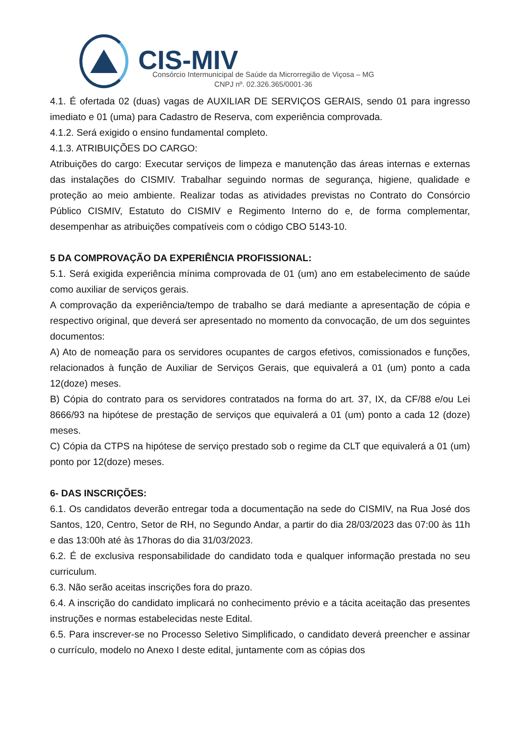CIS-MIV
Consórcio Intermunicipal de Saúde da Microrregião de Viçosa – MG
CNPJ nº. 02.326.365/0001-36
4.1. É ofertada 02 (duas) vagas de AUXILIAR DE SERVIÇOS GERAIS, sendo 01 para ingresso imediato e 01 (uma) para Cadastro de Reserva, com experiência comprovada.
4.1.2. Será exigido o ensino fundamental completo.
4.1.3. ATRIBUIÇÕES DO CARGO:
Atribuições do cargo: Executar serviços de limpeza e manutenção das áreas internas e externas das instalações do CISMIV. Trabalhar seguindo normas de segurança, higiene, qualidade e proteção ao meio ambiente. Realizar todas as atividades previstas no Contrato do Consórcio Público CISMIV, Estatuto do CISMIV e Regimento Interno do e, de forma complementar, desempenhar as atribuições compatíveis com o código CBO 5143-10.
5 DA COMPROVAÇÃO DA EXPERIÊNCIA PROFISSIONAL:
5.1. Será exigida experiência mínima comprovada de 01 (um) ano em estabelecimento de saúde como auxiliar de serviços gerais.
A comprovação da experiência/tempo de trabalho se dará mediante a apresentação de cópia e respectivo original, que deverá ser apresentado no momento da convocação, de um dos seguintes documentos:
A) Ato de nomeação para os servidores ocupantes de cargos efetivos, comissionados e funções, relacionados à função de Auxiliar de Serviços Gerais, que equivalerá a 01 (um) ponto a cada 12(doze) meses.
B) Cópia do contrato para os servidores contratados na forma do art. 37, IX, da CF/88 e/ou Lei 8666/93 na hipótese de prestação de serviços que equivalerá a 01 (um) ponto a cada 12 (doze) meses.
C) Cópia da CTPS na hipótese de serviço prestado sob o regime da CLT que equivalerá a 01 (um) ponto por 12(doze) meses.
6- DAS INSCRIÇÕES:
6.1. Os candidatos deverão entregar toda a documentação na sede do CISMIV, na Rua José dos Santos, 120, Centro, Setor de RH, no Segundo Andar, a partir do dia 28/03/2023 das 07:00 às 11h e das 13:00h até às 17horas do dia 31/03/2023.
6.2. É de exclusiva responsabilidade do candidato toda e qualquer informação prestada no seu curriculum.
6.3. Não serão aceitas inscrições fora do prazo.
6.4. A inscrição do candidato implicará no conhecimento prévio e a tácita aceitação das presentes instruções e normas estabelecidas neste Edital.
6.5. Para inscrever-se no Processo Seletivo Simplificado, o candidato deverá preencher e assinar o currículo, modelo no Anexo I deste edital, juntamente com as cópias dos